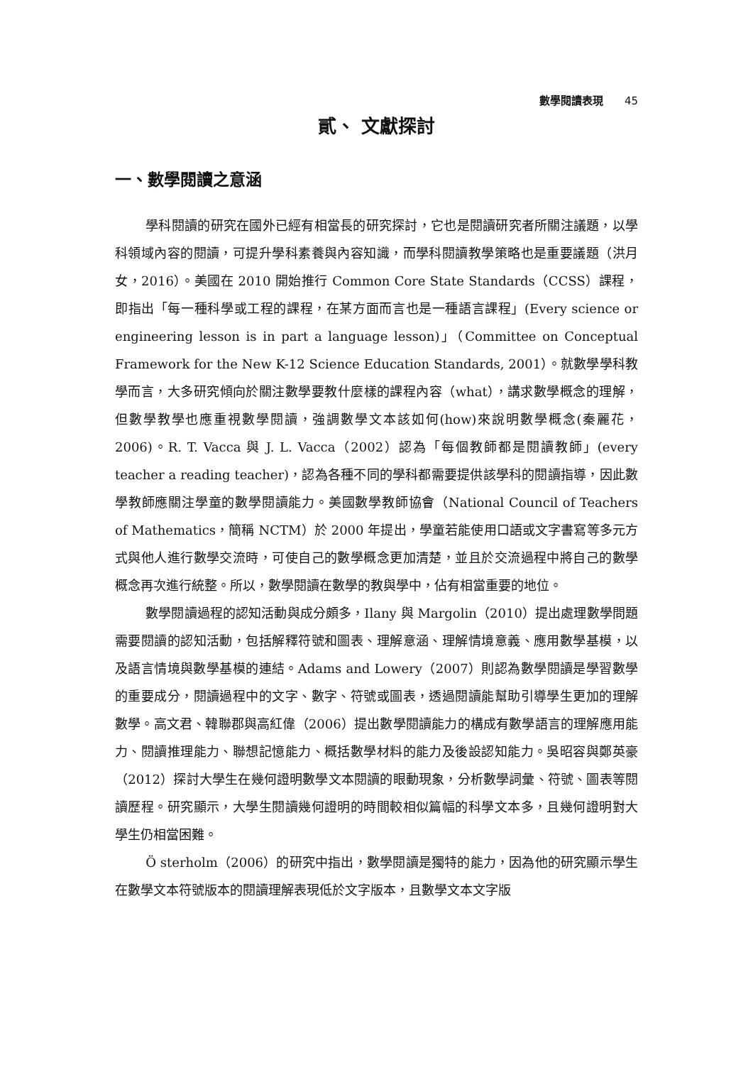數學閱讀表現 45
貳、 文獻探討
一、數學閱讀之意涵
學科閱讀的研究在國外已經有相當長的研究探討，它也是閱讀研究者所關注議題，以學科領域內容的閱讀，可提升學科素養與內容知識，而學科閱讀教學策略也是重要議題（洪月女，2016）。美國在 2010 開始推行 Common Core State Standards（CCSS）課程，即指出「每一種科學或工程的課程，在某方面而言也是一種語言課程」(Every science or engineering lesson is in part a language lesson)」（Committee on Conceptual Framework for the New K-12 Science Education Standards, 2001）。就數學學科教學而言，大多研究傾向於關注數學要教什麼樣的課程內容（what），講求數學概念的理解，但數學教學也應重視數學閱讀，強調數學文本該如何(how)來說明數學概念(秦麗花，2006)。R. T. Vacca 與 J. L. Vacca（2002）認為「每個教師都是閱讀教師」(every teacher a reading teacher)，認為各種不同的學科都需要提供該學科的閱讀指導，因此數學教師應關注學童的數學閱讀能力。美國數學教師協會（National Council of Teachers of Mathematics，簡稱 NCTM）於 2000 年提出，學童若能使用口語或文字書寫等多元方式與他人進行數學交流時，可使自己的數學概念更加清楚，並且於交流過程中將自己的數學概念再次進行統整。所以，數學閱讀在數學的教與學中，佔有相當重要的地位。
數學閱讀過程的認知活動與成分頗多，Ilany 與 Margolin（2010）提出處理數學問題需要閱讀的認知活動，包括解釋符號和圖表、理解意涵、理解情境意義、應用數學基模，以及語言情境與數學基模的連結。Adams and Lowery（2007）則認為數學閱讀是學習數學的重要成分，閱讀過程中的文字、數字、符號或圖表，透過閱讀能幫助引導學生更加的理解數學。高文君、韓聯郡與高紅偉（2006）提出數學閱讀能力的構成有數學語言的理解應用能力、閱讀推理能力、聯想記憶能力、概括數學材料的能力及後設認知能力。吳昭容與鄭英豪（2012）探討大學生在幾何證明數學文本閱讀的眼動現象，分析數學詞彙、符號、圖表等閱讀歷程。研究顯示，大學生閱讀幾何證明的時間較相似篇幅的科學文本多，且幾何證明對大學生仍相當困難。
Ö sterholm（2006）的研究中指出，數學閱讀是獨特的能力，因為他的研究顯示學生在數學文本符號版本的閱讀理解表現低於文字版本，且數學文本文字版